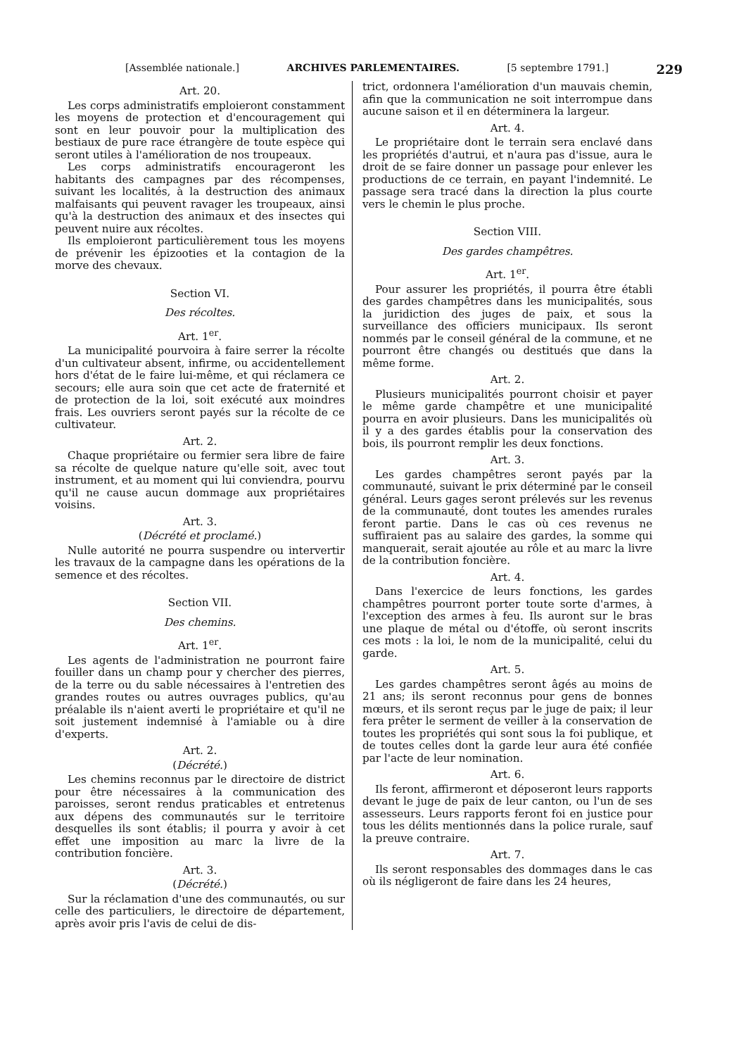[Assemblée nationale.] ARCHIVES PARLEMENTAIRES. [5 septembre 1791.] 229
Art. 20.
Les corps administratifs emploieront constamment les moyens de protection et d'encouragement qui sont en leur pouvoir pour la multiplication des bestiaux de pure race étrangère de toute espèce qui seront utiles à l'amélioration de nos troupeaux.
Les corps administratifs encourageront les habitants des campagnes par des récompenses, suivant les localités, à la destruction des animaux malfaisants qui peuvent ravager les troupeaux, ainsi qu'à la destruction des animaux et des insectes qui peuvent nuire aux récoltes.
Ils emploieront particulièrement tous les moyens de prévenir les épizooties et la contagion de la morve des chevaux.
Section VI.
Des récoltes.
Art. 1<sup>er</sup>.
La municipalité pourvoira à faire serrer la récolte d'un cultivateur absent, infirme, ou accidentellement hors d'état de le faire lui-même, et qui réclamera ce secours; elle aura soin que cet acte de fraternité et de protection de la loi, soit exécuté aux moindres frais. Les ouvriers seront payés sur la récolte de ce cultivateur.
Art. 2.
Chaque propriétaire ou fermier sera libre de faire sa récolte de quelque nature qu'elle soit, avec tout instrument, et au moment qui lui conviendra, pourvu qu'il ne cause aucun dommage aux propriétaires voisins.
Art. 3.
(Décrété et proclamé.)
Nulle autorité ne pourra suspendre ou intervertir les travaux de la campagne dans les opérations de la semence et des récoltes.
Section VII.
Des chemins.
Art. 1<sup>er</sup>.
Les agents de l'administration ne pourront faire fouiller dans un champ pour y chercher des pierres, de la terre ou du sable nécessaires à l'entretien des grandes routes ou autres ouvrages publics, qu'au préalable ils n'aient averti le propriétaire et qu'il ne soit justement indemnisé à l'amiable ou à dire d'experts.
Art. 2.
(Décrété.)
Les chemins reconnus par le directoire de district pour être nécessaires à la communication des paroisses, seront rendus praticables et entretenus aux dépens des communautés sur le territoire desquelles ils sont établis; il pourra y avoir à cet effet une imposition au marc la livre de la contribution foncière.
Art. 3.
(Décrété.)
Sur la réclamation d'une des communautés, ou sur celle des particuliers, le directoire de département, après avoir pris l'avis de celui de dis-
trict, ordonnera l'amélioration d'un mauvais chemin, afin que la communication ne soit interrompue dans aucune saison et il en déterminera la largeur.
Art. 4.
Le propriétaire dont le terrain sera enclavé dans les propriétés d'autrui, et n'aura pas d'issue, aura le droit de se faire donner un passage pour enlever les productions de ce terrain, en payant l'indemnité. Le passage sera tracé dans la direction la plus courte vers le chemin le plus proche.
Section VIII.
Des gardes champêtres.
Art. 1<sup>er</sup>.
Pour assurer les propriétés, il pourra être établi des gardes champêtres dans les municipalités, sous la juridiction des juges de paix, et sous la surveillance des officiers municipaux. Ils seront nommés par le conseil général de la commune, et ne pourront être changés ou destitués que dans la même forme.
Art. 2.
Plusieurs municipalités pourront choisir et payer le même garde champêtre et une municipalité pourra en avoir plusieurs. Dans les municipalités où il y a des gardes établis pour la conservation des bois, ils pourront remplir les deux fonctions.
Art. 3.
Les gardes champêtres seront payés par la communauté, suivant le prix déterminé par le conseil général. Leurs gages seront prélevés sur les revenus de la communauté, dont toutes les amendes rurales feront partie. Dans le cas où ces revenus ne suffiraient pas au salaire des gardes, la somme qui manquerait, serait ajoutée au rôle et au marc la livre de la contribution foncière.
Art. 4.
Dans l'exercice de leurs fonctions, les gardes champêtres pourront porter toute sorte d'armes, à l'exception des armes à feu. Ils auront sur le bras une plaque de métal ou d'étoffe, où seront inscrits ces mots : la loi, le nom de la municipalité, celui du garde.
Art. 5.
Les gardes champêtres seront âgés au moins de 21 ans; ils seront reconnus pour gens de bonnes mœurs, et ils seront reçus par le juge de paix; il leur fera prêter le serment de veiller à la conservation de toutes les propriétés qui sont sous la foi publique, et de toutes celles dont la garde leur aura été confiée par l'acte de leur nomination.
Art. 6.
Ils feront, affirmeront et déposeront leurs rapports devant le juge de paix de leur canton, ou l'un de ses assesseurs. Leurs rapports feront foi en justice pour tous les délits mentionnés dans la police rurale, sauf la preuve contraire.
Art. 7.
Ils seront responsables des dommages dans le cas où ils négligeront de faire dans les 24 heures,